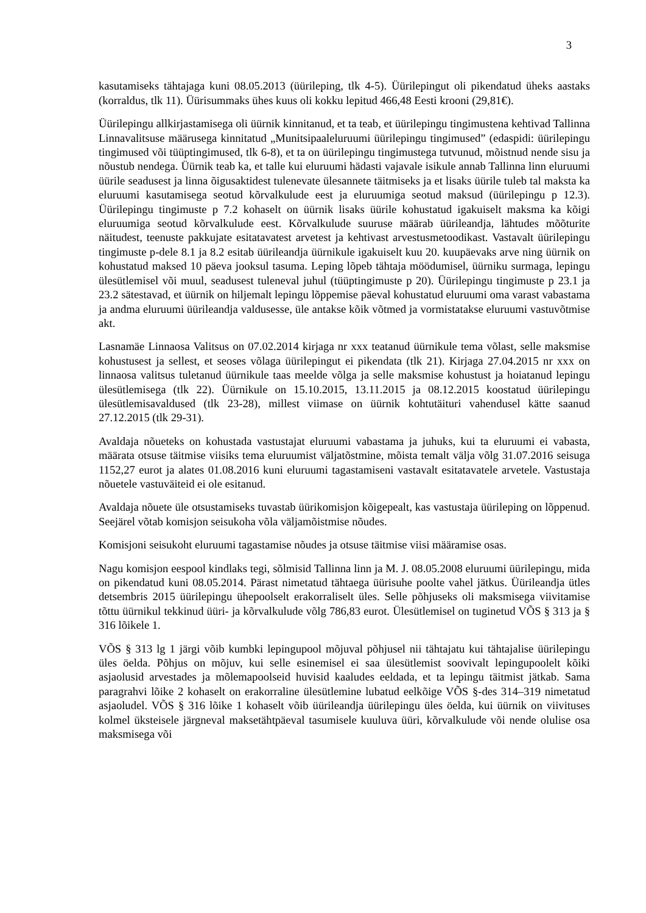3
kasutamiseks tähtajaga kuni 08.05.2013 (üürileping, tlk 4-5). Üürilepingut oli pikendatud üheks aastaks (korraldus, tlk 11). Üürisummaks ühes kuus oli kokku lepitud 466,48 Eesti krooni (29,81€).
Üürilepingu allkirjastamisega oli üürnik kinnitanud, et ta teab, et üürilepingu tingimustena kehtivad Tallinna Linnavalitsuse määrusega kinnitatud „Munitsipaaleluruumi üürilepingu tingimused” (edaspidi: üürilepingu tingimused või tüüptingimused, tlk 6-8), et ta on üürilepingu tingimustega tutvunud, mõistnud nende sisu ja nõustub nendega. Üürnik teab ka, et talle kui eluruumi hädasti vajavale isikule annab Tallinna linn eluruumi üürile seadusest ja linna õigusaktidest tulenevate ülesannete täitmiseks ja et lisaks üürile tuleb tal maksta ka eluruumi kasutamisega seotud kõrvalkulude eest ja eluruumiga seotud maksud (üürilepingu p 12.3). Üürilepingu tingimuste p 7.2 kohaselt on üürnik lisaks üürile kohustatud igakuiselt maksma ka kõigi eluruumiga seotud kõrvalkulude eest. Kõrvalkulude suuruse määrab üürileandja, lähtudes mõõturite näitudest, teenuste pakkujate esitatavatest arvetest ja kehtivast arvestusmetoodikast. Vastavalt üürilepingu tingimuste p-dele 8.1 ja 8.2 esitab üürileandja üürnikule igakuiselt kuu 20. kuupäevaks arve ning üürnik on kohustatud maksed 10 päeva jooksul tasuma. Leping lõpeb tähtaja möödumisel, üürniku surmaga, lepingu ülesütlemisel või muul, seadusest tuleneval juhul (tüüptingimuste p 20). Üürilepingu tingimuste p 23.1 ja 23.2 sätestavad, et üürnik on hiljemalt lepingu lõppemise päeval kohustatud eluruumi oma varast vabastama ja andma eluruumi üürileandja valdusesse, üle antakse kõik võtmed ja vormistatakse eluruumi vastuvõtmise akt.
Lasnamäe Linnaosa Valitsus on 07.02.2014 kirjaga nr xxx teatanud üürnikule tema võlast, selle maksmise kohustusest ja sellest, et seoses võlaga üürilepingut ei pikendata (tlk 21). Kirjaga 27.04.2015 nr xxx on linnaosa valitsus tuletanud üürnikule taas meelde võlga ja selle maksmise kohustust ja hoiatanud lepingu ülesütlemisega (tlk 22). Üürnikule on 15.10.2015, 13.11.2015 ja 08.12.2015 koostatud üürilepingu ülesütlemisavaldused (tlk 23-28), millest viimase on üürnik kohtutäituri vahendusel kätte saanud 27.12.2015 (tlk 29-31).
Avaldaja nõueteks on kohustada vastustajat eluruumi vabastama ja juhuks, kui ta eluruumi ei vabasta, määrata otsuse täitmise viisiks tema eluruumist väljatõstmine, mõista temalt välja võlg 31.07.2016 seisuga 1152,27 eurot ja alates 01.08.2016 kuni eluruumi tagastamiseni vastavalt esitatavatele arvetele. Vastustaja nõuetele vastuväiteid ei ole esitanud.
Avaldaja nõuete üle otsustamiseks tuvastab üürikomisjon kõigepealt, kas vastustaja üürileping on lõppenud. Seejärel võtab komisjon seisukoha võla väljamõistmise nõudes.
Komisjoni seisukoht eluruumi tagastamise nõudes ja otsuse täitmise viisi määramise osas.
Nagu komisjon eespool kindlaks tegi, sõlmisid Tallinna linn ja M. J. 08.05.2008 eluruumi üürilepingu, mida on pikendatud kuni 08.05.2014. Pärast nimetatud tähtaega üürisuhe poolte vahel jätkus. Üürileandja ütles detsembris 2015 üürilepingu ühepoolselt erakorraliselt üles. Selle põhjuseks oli maksmisega viivitamise tõttu üürnikul tekkinud üüri- ja kõrvalkulude võlg 786,83 eurot. Ülesütlemisel on tuginetud VÕS § 313 ja § 316 lõikele 1.
VÕS § 313 lg 1 järgi võib kumbki lepingupool mõjuval põhjusel nii tähtajatu kui tähtajalise üürilepingu üles öelda. Põhjus on mõjuv, kui selle esinemisel ei saa ülesütlemist soovivalt lepingupoolelt kõiki asjaolusid arvestades ja mõlemapoolseid huvisid kaaludes eeldada, et ta lepingu täitmist jätkab. Sama paragrahvi lõike 2 kohaselt on erakorraline ülesütlemine lubatud eelkõige VÕS §-des 314–319 nimetatud asjaoludel. VÕS § 316 lõike 1 kohaselt võib üürileandja üürilepingu üles öelda, kui üürnik on viivituses kolmel üksteisele järgneval maksetähtpäeval tasumisele kuuluva üüri, kõrvalkulude või nende olulise osa maksmisega või